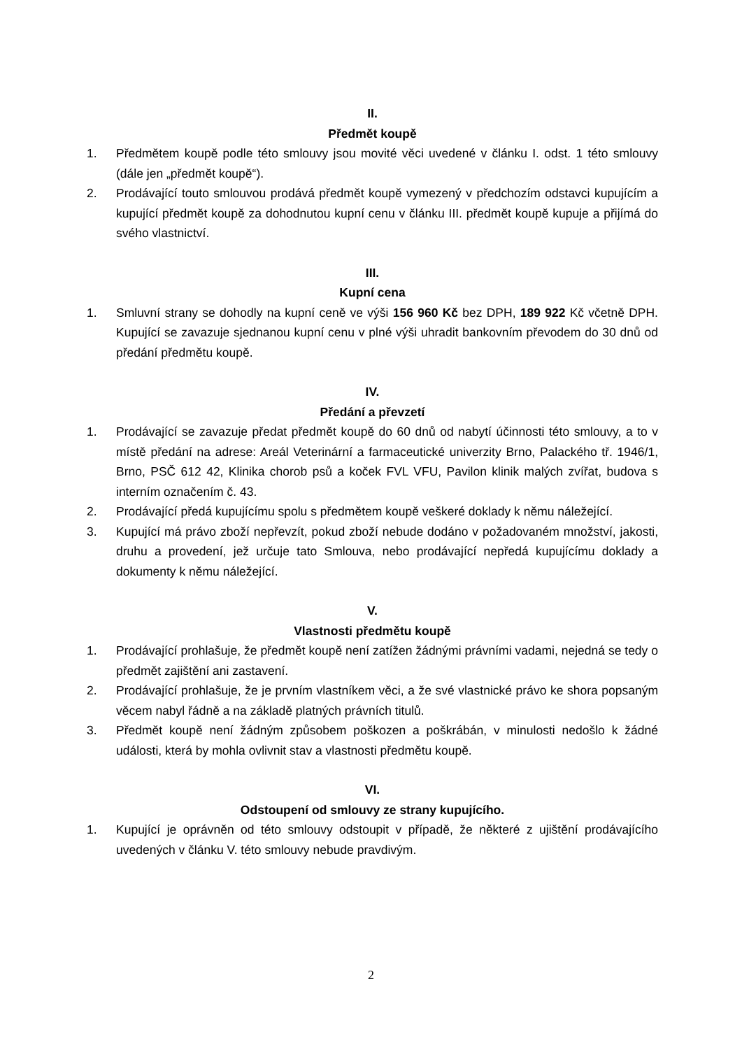II.
Předmět koupě
1. Předmětem koupě podle této smlouvy jsou movité věci uvedené v článku I. odst. 1 této smlouvy (dále jen „předmět koupě“).
2. Prodávající touto smlouvou prodává předmět koupě vymezený v předchozím odstavci kupujícím a kupující předmět koupě za dohodnutou kupní cenu v článku III. předmět koupě kupuje a přijímá do svého vlastnictví.
III.
Kupní cena
1. Smluvní strany se dohodly na kupní ceně ve výši 156 960 Kč bez DPH, 189 922 Kč včetně DPH. Kupující se zavazuje sjednanou kupní cenu v plné výši uhradit bankovním převodem do 30 dnů od předání předmětu koupě.
IV.
Předání a převzetí
1. Prodávající se zavazuje předat předmět koupě do 60 dnů od nabytí účinnosti této smlouvy, a to v místě předání na adrese: Areál Veterinární a farmaceutické univerzity Brno, Palackého tř. 1946/1, Brno, PSČ 612 42, Klinika chorob psů a koček FVL VFU, Pavilon klinik malých zvířat, budova s interním označením č. 43.
2. Prodávající předá kupujícímu spolu s předmětem koupě veškeré doklady k němu náležející.
3. Kupující má právo zboží nepřevzít, pokud zboží nebude dodáno v požadovaném množství, jakosti, druhu a provedení, jež určuje tato Smlouva, nebo prodávající nepředá kupujícímu doklady a dokumenty k němu náležející.
V.
Vlastnosti předmětu koupě
1. Prodávající prohlašuje, že předmět koupě není zatížen žádnými právními vadami, nejedná se tedy o předmět zajištění ani zastavení.
2. Prodávající prohlašuje, že je prvním vlastníkem věci, a že své vlastnické právo ke shora popsaným věcem nabyl řádně a na základě platných právních titulů.
3. Předmět koupě není žádným způsobem poškozen a poškrábán, v minulosti nedošlo k žádné události, která by mohla ovlivnit stav a vlastnosti předmětu koupě.
VI.
Odstoupení od smlouvy ze strany kupujícího.
1. Kupující je oprávněn od této smlouvy odstoupit v případě, že některé z ujištění prodávajícího uvedených v článku V. této smlouvy nebude pravdivým.
2